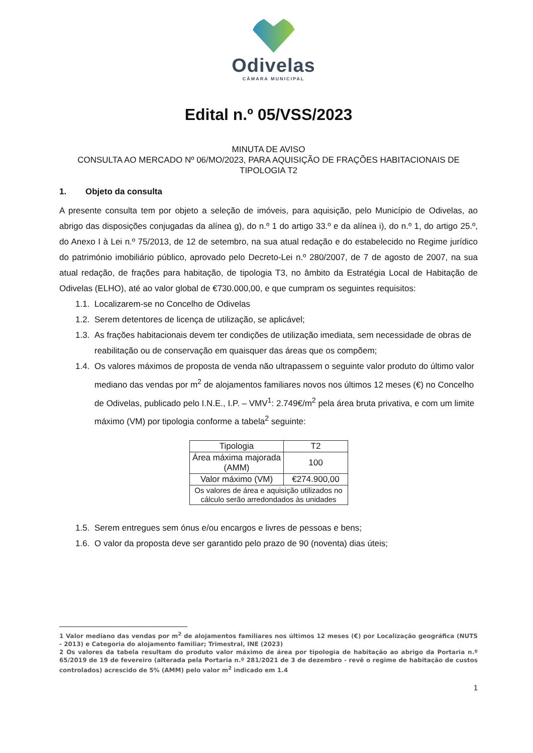Odivelas
CÂMARA MUNICIPAL
Edital n.º 05/VSS/2023
MINUTA DE AVISO
CONSULTA AO MERCADO Nº 06/MO/2023, PARA AQUISIÇÃO DE FRAÇÕES HABITACIONAIS DE TIPOLOGIA T2
1. Objeto da consulta
A presente consulta tem por objeto a seleção de imóveis, para aquisição, pelo Município de Odivelas, ao abrigo das disposições conjugadas da alínea g), do n.º 1 do artigo 33.º e da alínea i), do n.º 1, do artigo 25.º, do Anexo I à Lei n.º 75/2013, de 12 de setembro, na sua atual redação e do estabelecido no Regime jurídico do património imobiliário público, aprovado pelo Decreto-Lei n.º 280/2007, de 7 de agosto de 2007, na sua atual redação, de frações para habitação, de tipologia T3, no âmbito da Estratégia Local de Habitação de Odivelas (ELHO), até ao valor global de €730.000,00, e que cumpram os seguintes requisitos:
1.1. Localizarem-se no Concelho de Odivelas
1.2. Serem detentores de licença de utilização, se aplicável;
1.3. As frações habitacionais devem ter condições de utilização imediata, sem necessidade de obras de reabilitação ou de conservação em quaisquer das áreas que os compõem;
1.4. Os valores máximos de proposta de venda não ultrapassem o seguinte valor produto do último valor mediano das vendas por m<sup>2</sup> de alojamentos familiares novos nos últimos 12 meses (€) no Concelho de Odivelas, publicado pelo I.N.E., I.P. – VMV<sup>1</sup>: 2.749€/m<sup>2</sup> pela área bruta privativa, e com um limite máximo (VM) por tipologia conforme a tabela<sup>2</sup> seguinte:
| Tipologia | T2 |
| Área máxima majorada (AMM) | 100 |
| Valor máximo (VM) | €274.900,00 |
| Os valores de área e aquisição utilizados no cálculo serão arredondados às unidades | |
1.5. Serem entregues sem ónus e/ou encargos e livres de pessoas e bens;
1.6. O valor da proposta deve ser garantido pelo prazo de 90 (noventa) dias úteis;
1 Valor mediano das vendas por m<sup>2</sup> de alojamentos familiares nos últimos 12 meses (€) por Localização geográfica (NUTS - 2013) e Categoria do alojamento familiar; Trimestral, INE (2023)
2 Os valores da tabela resultam do produto valor máximo de área por tipologia de habitação ao abrigo da Portaria n.º 65/2019 de 19 de fevereiro (alterada pela Portaria n.º 281/2021 de 3 de dezembro - revê o regime de habitação de custos controlados) acrescido de 5% (AMM) pelo valor m<sup>2</sup> indicado em 1.4
1